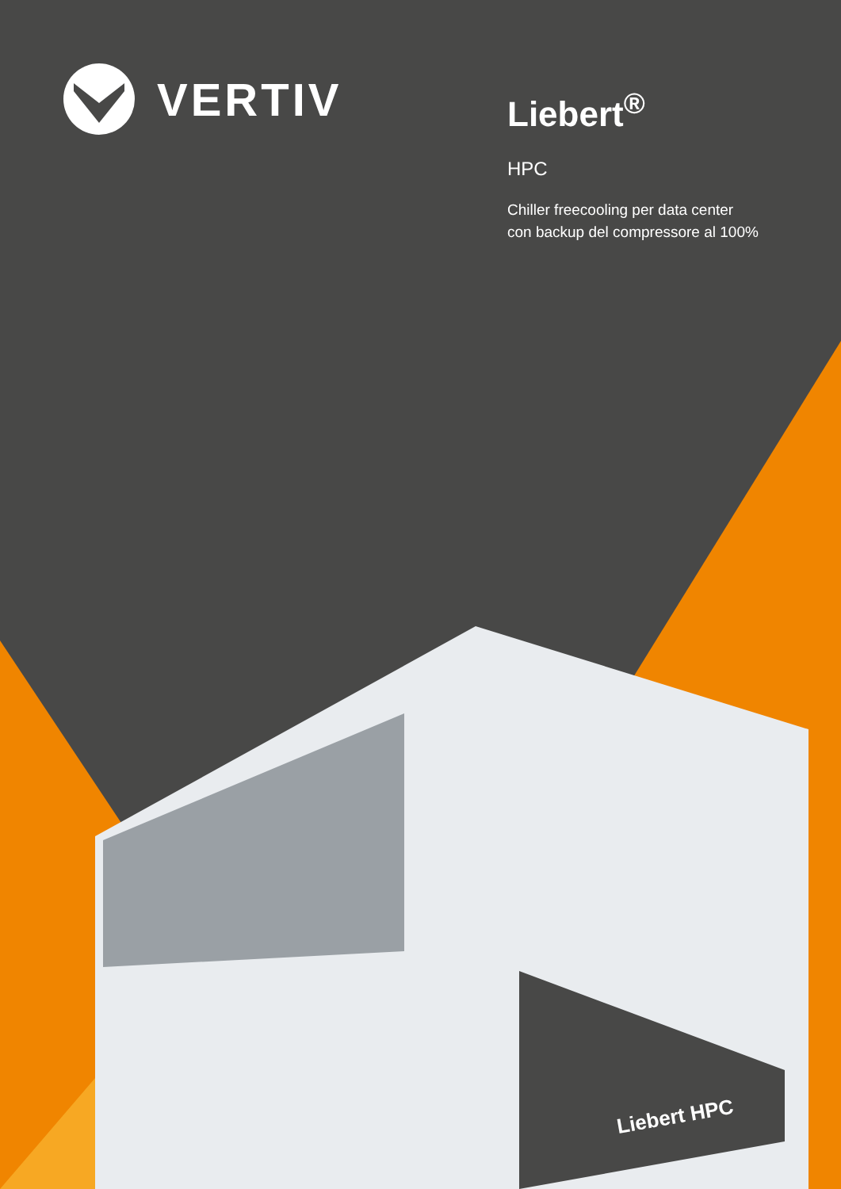Liebert HPC
VERTIV
Liebert<sup>®</sup>
HPC
Chiller freecooling per data center
con backup del compressore al 100%